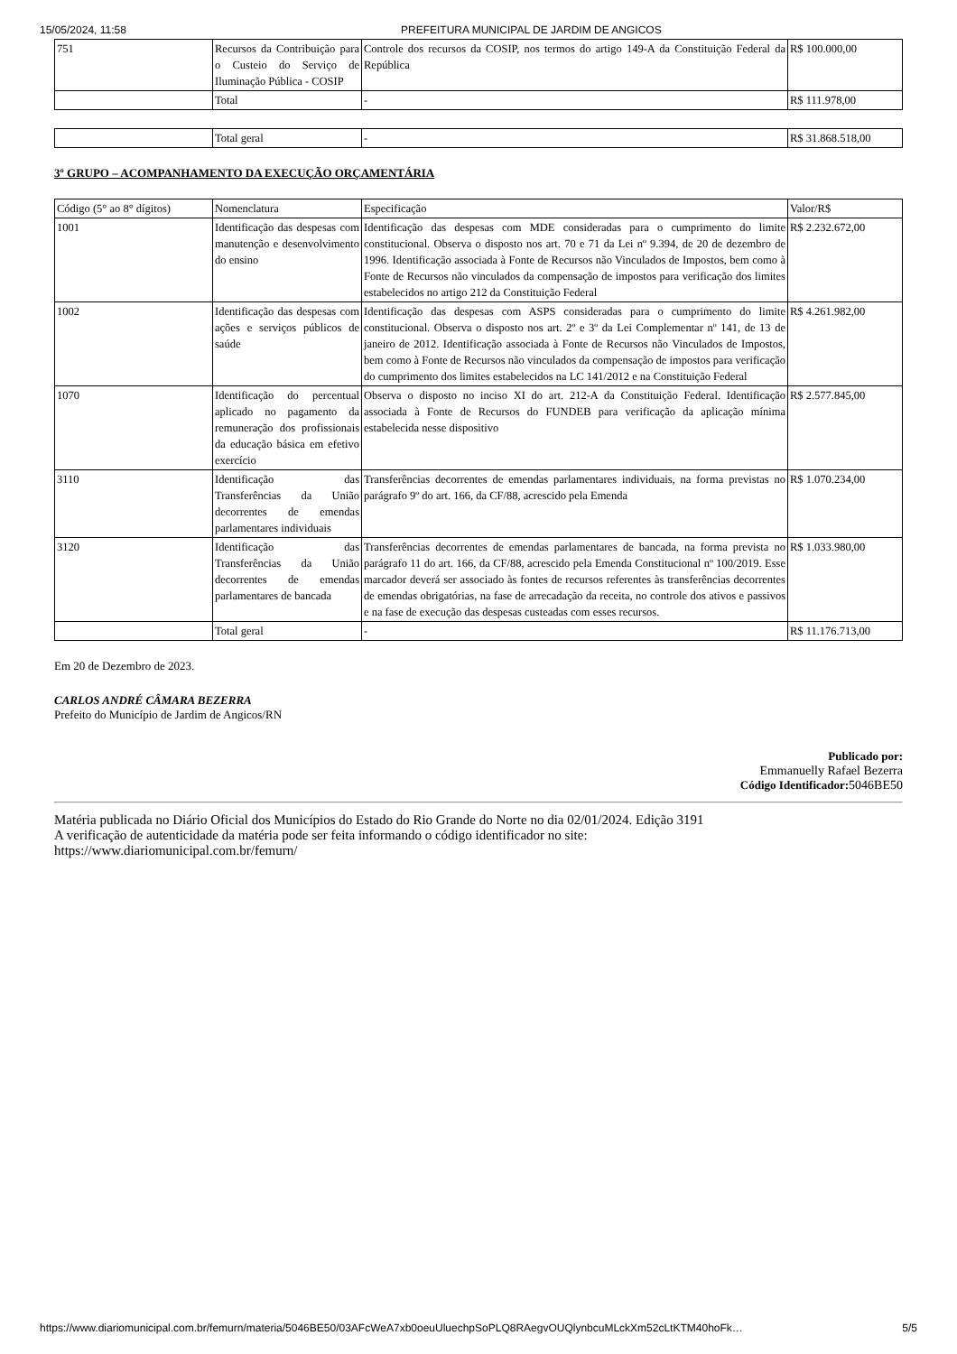15/05/2024, 11:58 PREFEITURA MUNICIPAL DE JARDIM DE ANGICOS
| 751 | Recursos da Contribuição para o Custeio do Serviço de Iluminação Pública - COSIP | Controle dos recursos da COSIP, nos termos do artigo 149-A da Constituição Federal da República | R$ 100.000,00 |
| | Total | - | R$ 111.978,00 |
| | Total geral | - | R$ 31.868.518,00 |
3º GRUPO – ACOMPANHAMENTO DA EXECUÇÃO ORÇAMENTÁRIA
| Código (5° ao 8° dígitos) | Nomenclatura | Especificação | Valor/R$ |
| --- | --- | --- | --- |
| 1001 | Identificação das despesas com manutenção e desenvolvimento do ensino | Identificação das despesas com MDE consideradas para o cumprimento do limite constitucional. Observa o disposto nos art. 70 e 71 da Lei nº 9.394, de 20 de dezembro de 1996. Identificação associada à Fonte de Recursos não Vinculados de Impostos, bem como à Fonte de Recursos não vinculados da compensação de impostos para verificação dos limites estabelecidos no artigo 212 da Constituição Federal | R$ 2.232.672,00 |
| 1002 | Identificação das despesas com ações e serviços públicos de saúde | Identificação das despesas com ASPS consideradas para o cumprimento do limite constitucional. Observa o disposto nos art. 2º e 3º da Lei Complementar nº 141, de 13 de janeiro de 2012. Identificação associada à Fonte de Recursos não Vinculados de Impostos, bem como à Fonte de Recursos não vinculados da compensação de impostos para verificação do cumprimento dos limites estabelecidos na LC 141/2012 e na Constituição Federal | R$ 4.261.982,00 |
| 1070 | Identificação do percentual aplicado no pagamento da remuneração dos profissionais da educação básica em efetivo exercício | Observa o disposto no inciso XI do art. 212-A da Constituição Federal. Identificação associada à Fonte de Recursos do FUNDEB para verificação da aplicação mínima estabelecida nesse dispositivo | R$ 2.577.845,00 |
| 3110 | Identificação das Transferências da União decorrentes de emendas parlamentares individuais | Transferências decorrentes de emendas parlamentares individuais, na forma previstas no parágrafo 9º do art. 166, da CF/88, acrescido pela Emenda | R$ 1.070.234,00 |
| 3120 | Identificação das Transferências da União decorrentes de emendas parlamentares de bancada | Transferências decorrentes de emendas parlamentares de bancada, na forma prevista no parágrafo 11 do art. 166, da CF/88, acrescido pela Emenda Constitucional nº 100/2019. Esse marcador deverá ser associado às fontes de recursos referentes às transferências decorrentes de emendas obrigatórias, na fase de arrecadação da receita, no controle dos ativos e passivos e na fase de execução das despesas custeadas com esses recursos. | R$ 1.033.980,00 |
| | Total geral | - | R$ 11.176.713,00 |
Em 20 de Dezembro de 2023.
CARLOS ANDRÉ CÂMARA BEZERRA
Prefeito do Município de Jardim de Angicos/RN
Publicado por:
Emmanuelly Rafael Bezerra
Código Identificador: 5046BE50
Matéria publicada no Diário Oficial dos Municípios do Estado do Rio Grande do Norte no dia 02/01/2024. Edição 3191
A verificação de autenticidade da matéria pode ser feita informando o código identificador no site:
https://www.diariomunicipal.com.br/femurn/
https://www.diariomunicipal.com.br/femurn/materia/5046BE50/03AFcWeA7xb0oeuUluechpSoPLQ8RAegvOUQlynbcuMLckXm52cLtKTM40hoFk… 5/5